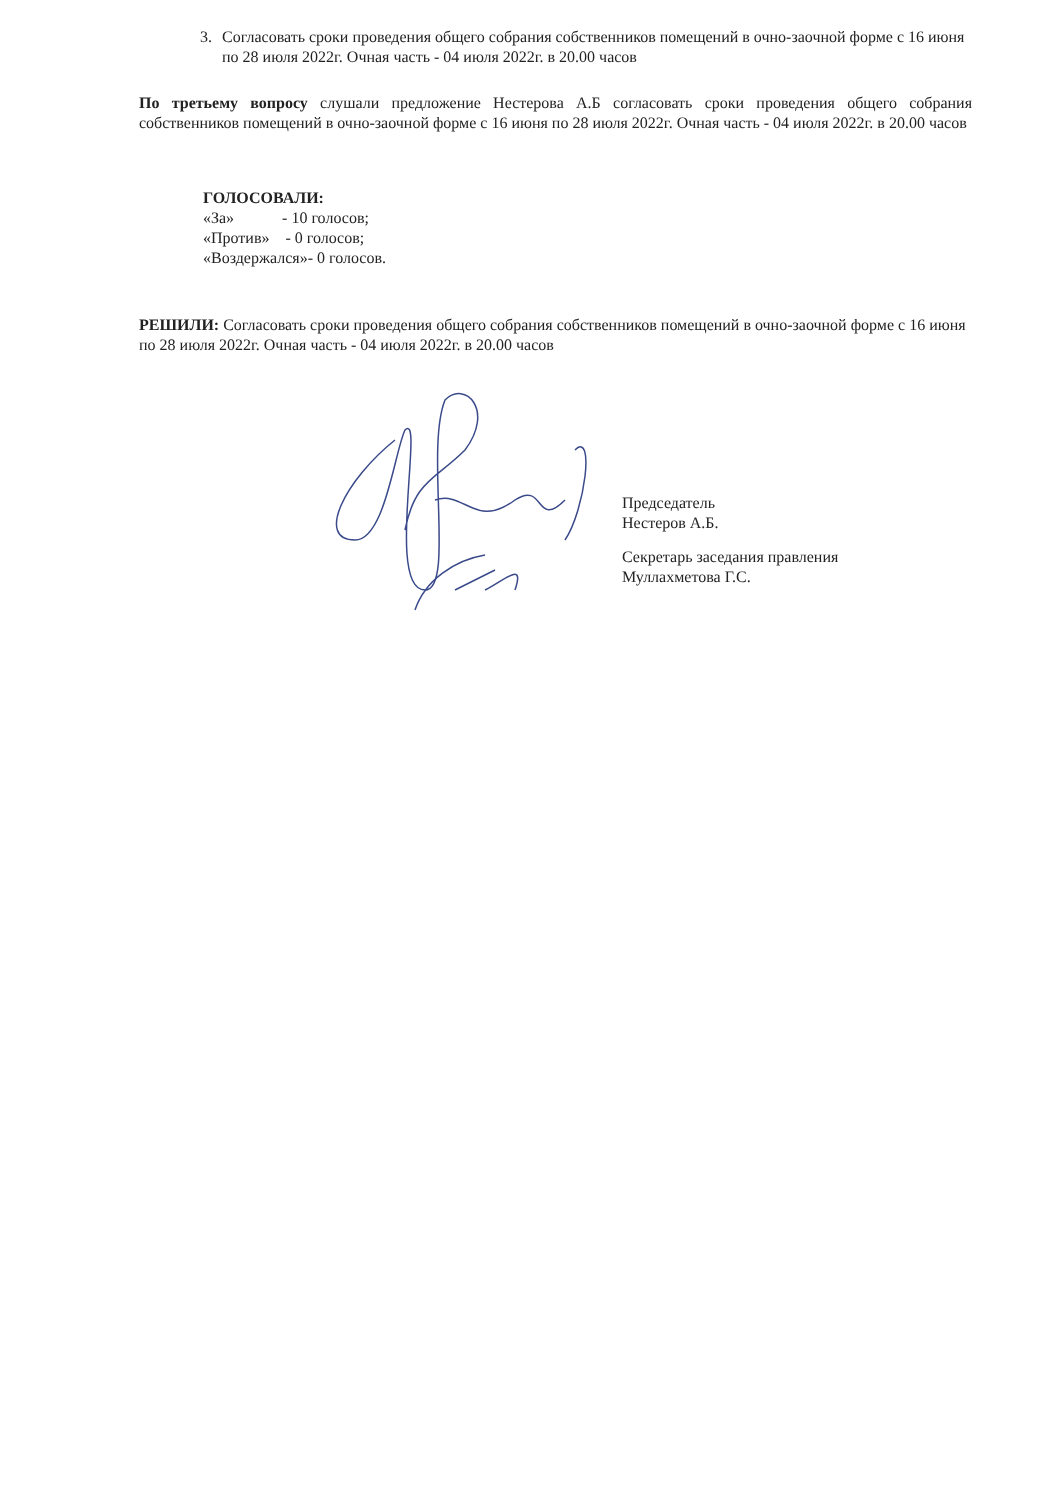3. Согласовать сроки проведения общего собрания собственников помещений в очно-заочной форме с 16 июня по 28 июля 2022г. Очная часть - 04 июля 2022г. в 20.00 часов
По третьему вопросу слушали предложение Нестерова А.Б согласовать сроки проведения общего собрания собственников помещений в очно-заочной форме с 16 июня по 28 июля 2022г. Очная часть - 04 июля 2022г. в 20.00 часов
ГОЛОСОВАЛИ:
«За» - 10 голосов;
«Против» - 0 голосов;
«Воздержался»- 0 голосов.
РЕШИЛИ: Согласовать сроки проведения общего собрания собственников помещений в очно-заочной форме с 16 июня по 28 июля 2022г. Очная часть - 04 июля 2022г. в 20.00 часов
Председатель
Нестеров А.Б.
Секретарь заседания правления
Муллахметова Г.С.